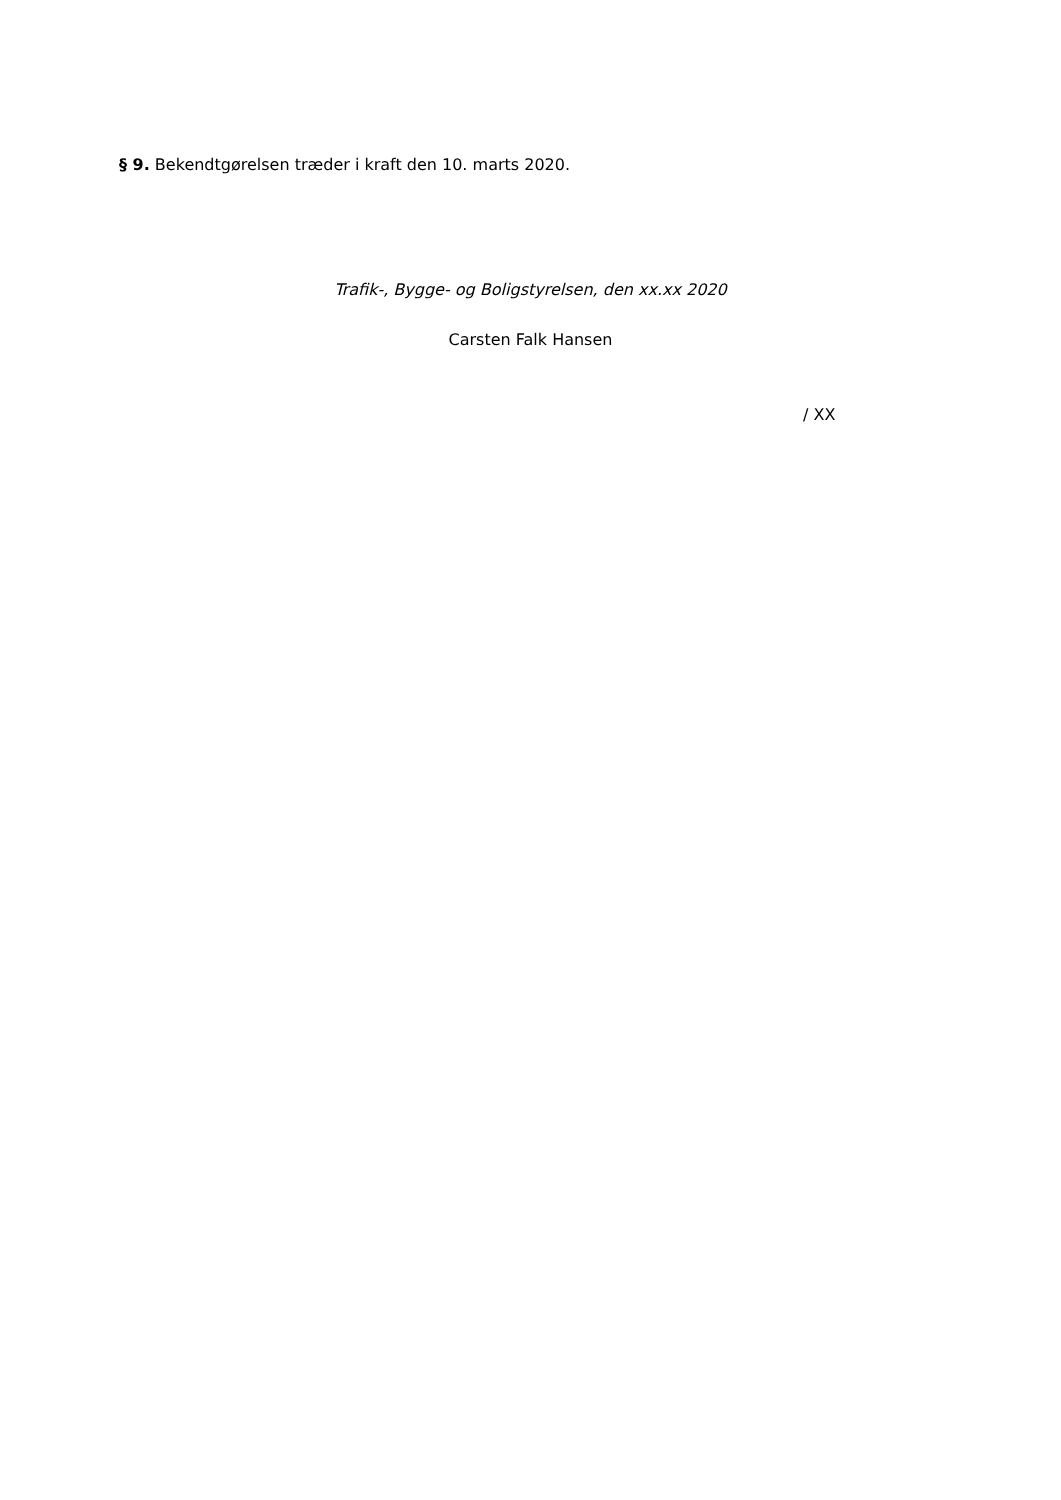§ 9. Bekendtgørelsen træder i kraft den 10. marts 2020.
Trafik-, Bygge- og Boligstyrelsen, den xx.xx 2020
Carsten Falk Hansen
/ XX